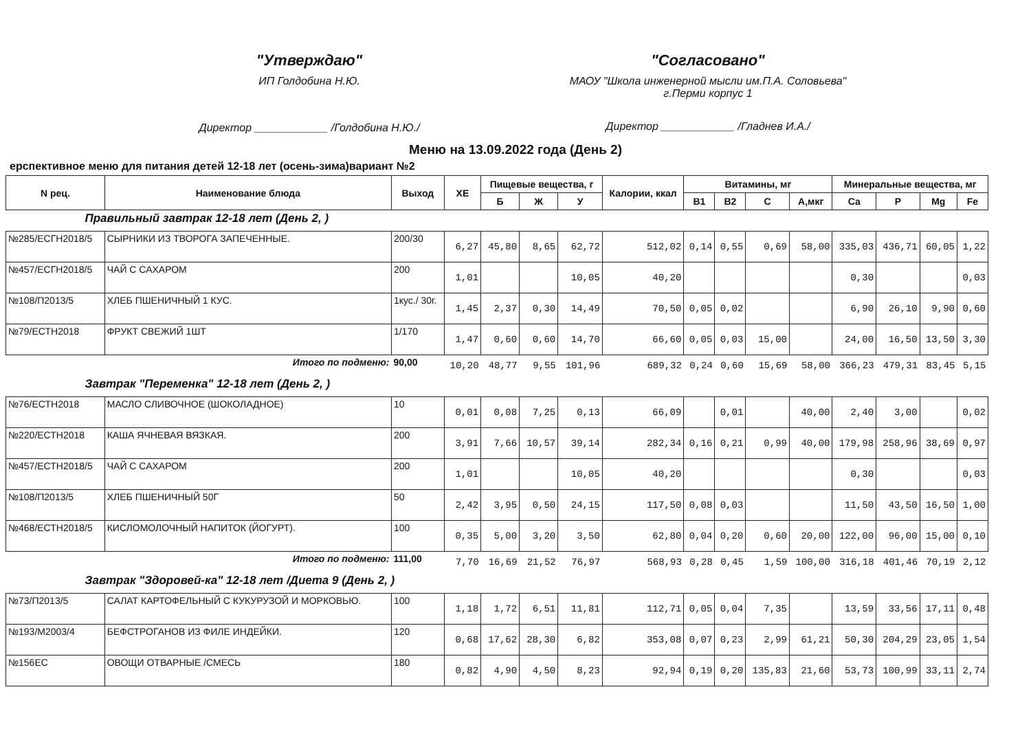"Утверждаю"
ИП Голдобина Н.Ю.
Директор ____________ /Голдобина Н.Ю./
"Согласовано"
МАОУ "Школа инженерной мысли им.П.А. Соловьева" г.Перми корпус 1
Директор ____________ /Гладнев И.А./
Меню на 13.09.2022 года (День 2)
ерспективное меню для питания детей 12-18 лет (осень-зима)вариант №2
| N рец. | Наименование блюда | Выход | ХЕ | Пищевые вещества, г | | | Калории, ккал | Витамины, мг | | | | Минеральные вещества, мг | | | |
| --- | --- | --- | --- | --- | --- | --- | --- | --- | --- | --- | --- | --- | --- | --- | --- |
| | | | | Б | Ж | У | | В1 | В2 | С | А,мкг | Са | Р | Mg | Fe |
| Правильный завтрак 12-18 лет (День 2, ) | | | | | | | | | | | | | | | |
| №285/ЕСГН2018/5 | СЫРНИКИ ИЗ ТВОРОГА ЗАПЕЧЕННЫЕ. | 200/30 | 6,27 | 45,80 | 8,65 | 62,72 | 512,02 | 0,14 | 0,55 | 0,69 | 58,00 | 335,03 | 436,71 | 60,05 | 1,22 |
| №457/ЕСГН2018/5 | ЧАЙ С САХАРОМ | 200 | 1,01 | | | 10,05 | 40,20 | | | | | 0,30 | | | 0,03 |
| №108/П2013/5 | ХЛЕБ ПШЕНИЧНЫЙ 1 КУС. | 1кус./ 30г. | 1,45 | 2,37 | 0,30 | 14,49 | 70,50 | 0,05 | 0,02 | | | 6,90 | 26,10 | 9,90 | 0,60 |
| №79/ЕСТН2018 | ФРУКТ СВЕЖИЙ 1ШТ | 1/170 | 1,47 | 0,60 | 0,60 | 14,70 | 66,60 | 0,05 | 0,03 | 15,00 | | 24,00 | 16,50 | 13,50 | 3,30 |
| Итого по подменю: | | 90,00 | 10,20 | 48,77 | 9,55 | 101,96 | 689,32 | 0,24 | 0,60 | 15,69 | 58,00 | 366,23 | 479,31 | 83,45 | 5,15 |
| Завтрак "Переменка" 12-18 лет (День 2, ) | | | | | | | | | | | | | | | |
| №76/ЕСТН2018 | МАСЛО СЛИВОЧНОЕ (ШОКОЛАДНОЕ) | 10 | 0,01 | 0,08 | 7,25 | 0,13 | 66,09 | | 0,01 | | 40,00 | 2,40 | 3,00 | | 0,02 |
| №220/ЕСТН2018 | КАША ЯЧНЕВАЯ ВЯЗКАЯ. | 200 | 3,91 | 7,66 | 10,57 | 39,14 | 282,34 | 0,16 | 0,21 | 0,99 | 40,00 | 179,98 | 258,96 | 38,69 | 0,97 |
| №457/ЕСТН2018/5 | ЧАЙ С САХАРОМ | 200 | 1,01 | | | 10,05 | 40,20 | | | | | 0,30 | | | 0,03 |
| №108/П2013/5 | ХЛЕБ ПШЕНИЧНЫЙ 50Г | 50 | 2,42 | 3,95 | 0,50 | 24,15 | 117,50 | 0,08 | 0,03 | | | 11,50 | 43,50 | 16,50 | 1,00 |
| №468/ЕСТН2018/5 | КИСЛОМОЛОЧНЫЙ НАПИТОК (ЙОГУРТ). | 100 | 0,35 | 5,00 | 3,20 | 3,50 | 62,80 | 0,04 | 0,20 | 0,60 | 20,00 | 122,00 | 96,00 | 15,00 | 0,10 |
| Итого по подменю: | | 111,00 | 7,70 | 16,69 | 21,52 | 76,97 | 568,93 | 0,28 | 0,45 | 1,59 | 100,00 | 316,18 | 401,46 | 70,19 | 2,12 |
| Завтрак "Здоровей-ка" 12-18 лет /Диета 9 (День 2, ) | | | | | | | | | | | | | | | |
| №73/П2013/5 | САЛАТ КАРТОФЕЛЬНЫЙ С КУКУРУЗОЙ И МОРКОВЬЮ. | 100 | 1,18 | 1,72 | 6,51 | 11,81 | 112,71 | 0,05 | 0,04 | 7,35 | | 13,59 | 33,56 | 17,11 | 0,48 |
| №193/М2003/4 | БЕФСТРОГАНОВ ИЗ ФИЛЕ ИНДЕЙКИ. | 120 | 0,68 | 17,62 | 28,30 | 6,82 | 353,08 | 0,07 | 0,23 | 2,99 | 61,21 | 50,30 | 204,29 | 23,05 | 1,54 |
| №156ЕС | ОВОЩИ ОТВАРНЫЕ /СМЕСЬ | 180 | 0,82 | 4,90 | 4,50 | 8,23 | 92,94 | 0,19 | 0,20 | 135,83 | 21,60 | 53,73 | 100,99 | 33,11 | 2,74 |